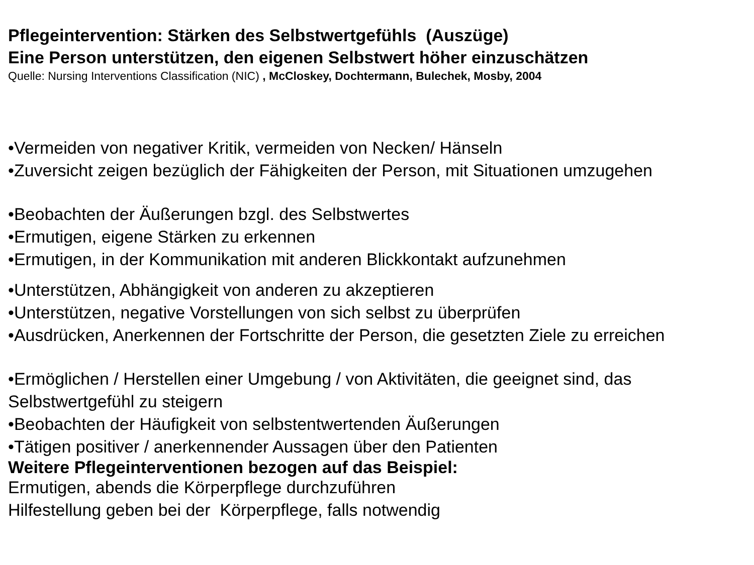Pflegeintervention: Stärken des Selbstwertgefühls (Auszüge)
Eine Person unterstützen, den eigenen Selbstwert höher einzuschätzen
Quelle: Nursing Interventions Classification (NIC) , McCloskey, Dochtermann, Bulechek, Mosby, 2004
•Vermeiden von negativer Kritik, vermeiden von Necken/ Hänseln
•Zuversicht zeigen bezüglich der Fähigkeiten der Person, mit Situationen umzugehen
•Beobachten der Äußerungen bzgl. des Selbstwertes
•Ermutigen, eigene Stärken zu erkennen
•Ermutigen, in der Kommunikation mit anderen Blickkontakt aufzunehmen
•Unterstützen, Abhängigkeit von anderen zu akzeptieren
•Unterstützen, negative Vorstellungen von sich selbst zu überprüfen
•Ausdrücken, Anerkennen der Fortschritte der Person, die gesetzten Ziele zu erreichen
•Ermöglichen / Herstellen einer Umgebung / von Aktivitäten, die geeignet sind, das Selbstwertgefühl zu steigern
•Beobachten der Häufigkeit von selbstentwertenden Äußerungen
•Tätigen positiver / anerkennender Aussagen über den Patienten
Weitere Pflegeinterventionen bezogen auf das Beispiel:
Ermutigen, abends die Körperpflege durchzuführen
Hilfestellung geben bei der Körperpflege, falls notwendig